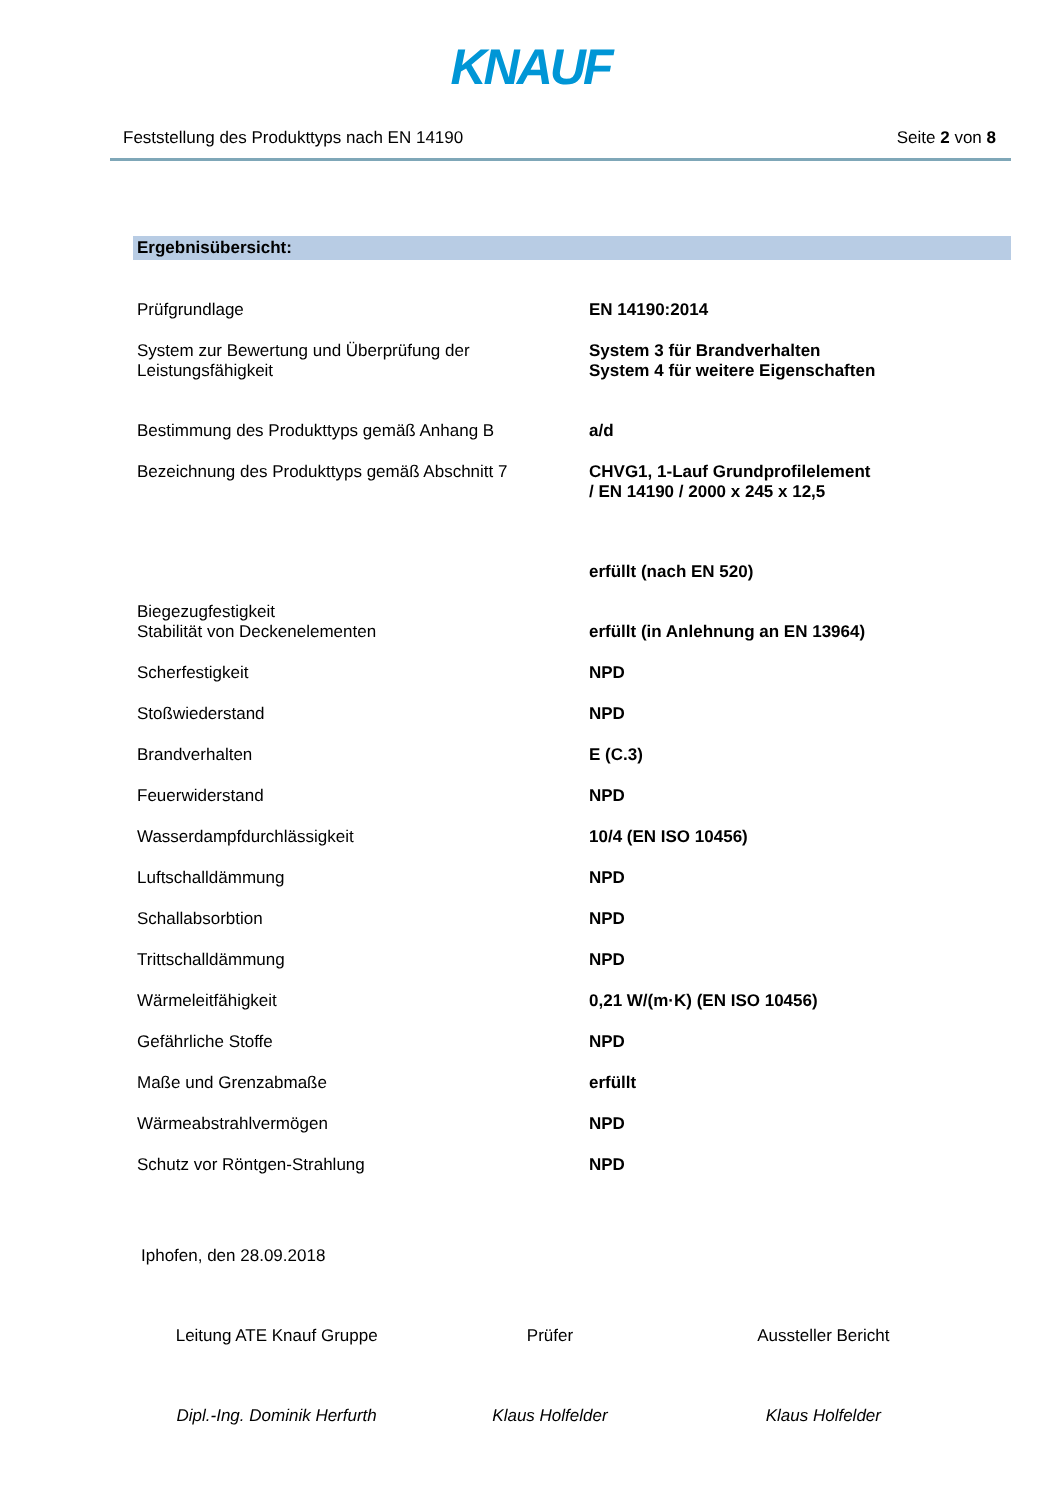KNAUF
Feststellung des Produkttyps nach EN 14190 Seite 2 von 8
Ergebnisübersicht:
| Prüfgrundlage | EN 14190:2014 |
| System zur Bewertung und Überprüfung der Leistungsfähigkeit | System 3 für Brandverhalten System 4 für weitere Eigenschaften |
| Bestimmung des Produkttyps gemäß Anhang B | a/d |
| Bezeichnung des Produkttyps gemäß Abschnitt 7 | CHVG1, 1-Lauf Grundprofilelement / EN 14190 / 2000 x 245 x 12,5 |
| Biegezugfestigkeit | erfüllt (nach EN 520) |
| Stabilität von Deckenelementen | erfüllt (in Anlehnung an EN 13964) |
| Scherfestigkeit | NPD |
| Stoßwiederstand | NPD |
| Brandverhalten | E (C.3) |
| Feuerwiderstand | NPD |
| Wasserdampfdurchlässigkeit | 10/4 (EN ISO 10456) |
| Luftschalldämmung | NPD |
| Schallabsorbtion | NPD |
| Trittschalldämmung | NPD |
| Wärmeleitfähigkeit | 0,21 W/(m·K) (EN ISO 10456) |
| Gefährliche Stoffe | NPD |
| Maße und Grenzabmaße | erfüllt |
| Wärmeabstrahlvermögen | NPD |
| Schutz vor Röntgen-Strahlung | NPD |
Iphofen, den 28.09.2018
Leitung ATE Knauf Gruppe
Dipl.-Ing. Dominik Herfurth
Prüfer
Klaus Holfelder
Aussteller Bericht
Klaus Holfelder